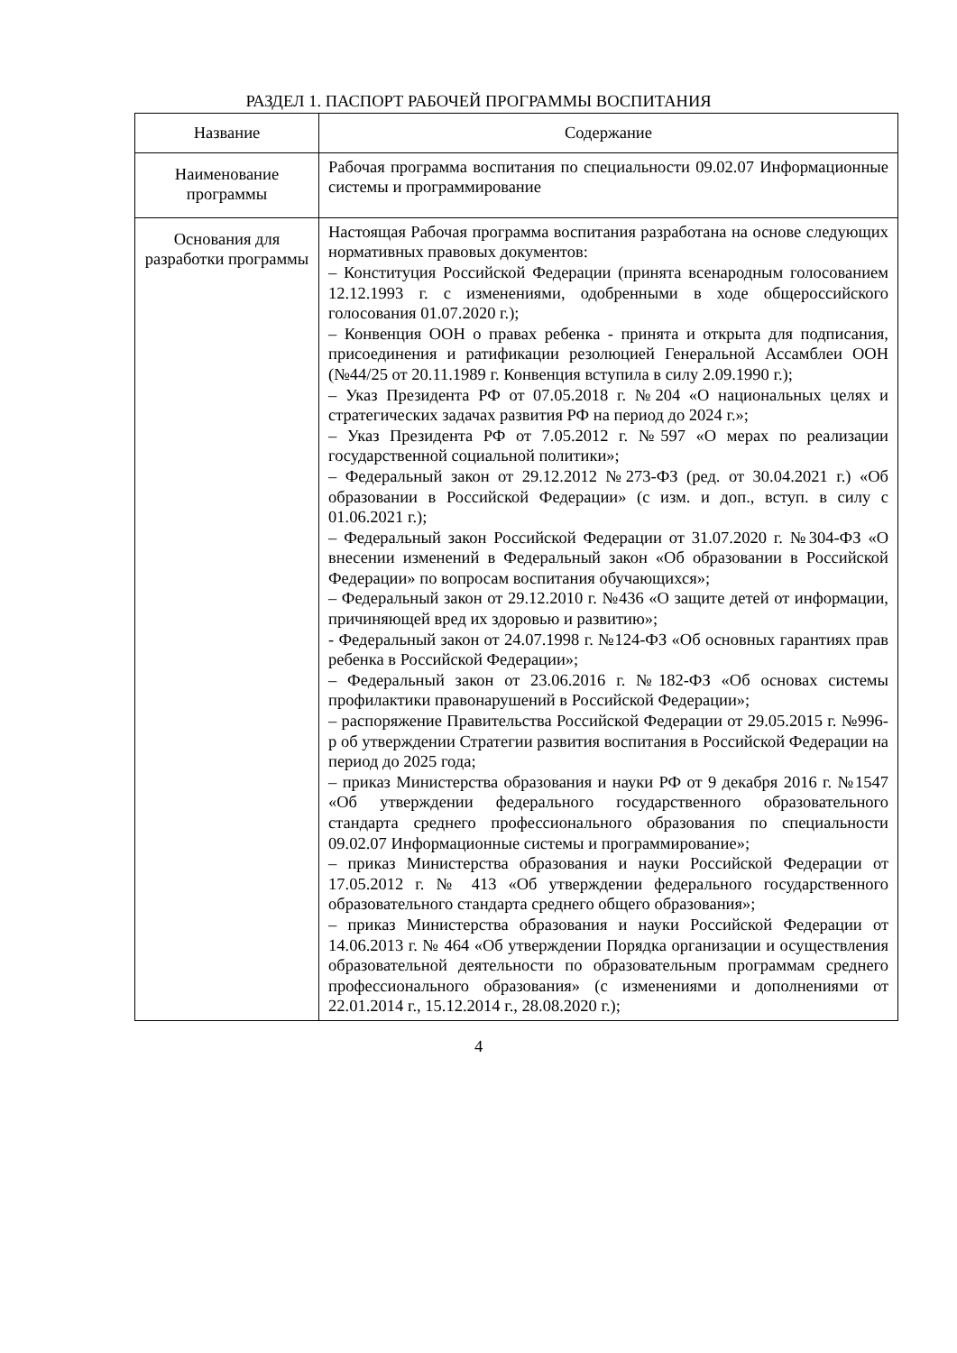РАЗДЕЛ 1. ПАСПОРТ РАБОЧЕЙ ПРОГРАММЫ ВОСПИТАНИЯ
| Название | Содержание |
| --- | --- |
| Наименование программы | Рабочая программа воспитания по специальности 09.02.07 Информационные системы и программирование |
| Основания для разработки программы | Настоящая Рабочая программа воспитания разработана на основе следующих нормативных правовых документов: – Конституция Российской Федерации (принята всенародным голосованием 12.12.1993 г. с изменениями, одобренными в ходе общероссийского голосования 01.07.2020 г.); – Конвенция ООН о правах ребенка - принята и открыта для подписания, присоединения и ратификации резолюцией Генеральной Ассамблеи ООН (№44/25 от 20.11.1989 г. Конвенция вступила в силу 2.09.1990 г.); – Указ Президента РФ от 07.05.2018 г. №204 «О национальных целях и стратегических задачах развития РФ на период до 2024 г.»; – Указ Президента РФ от 7.05.2012 г. №597 «О мерах по реализации государственной социальной политики»; – Федеральный закон от 29.12.2012 №273-ФЗ (ред. от 30.04.2021 г.) «Об образовании в Российской Федерации» (с изм. и доп., вступ. в силу с 01.06.2021 г.); – Федеральный закон Российской Федерации от 31.07.2020 г. №304-ФЗ «О внесении изменений в Федеральный закон «Об образовании в Российской Федерации» по вопросам воспитания обучающихся»; – Федеральный закон от 29.12.2010 г. №436 «О защите детей от информации, причиняющей вред их здоровью и развитию»; - Федеральный закон от 24.07.1998 г. №124-ФЗ «Об основных гарантиях прав ребенка в Российской Федерации»; – Федеральный закон от 23.06.2016 г. №182-ФЗ «Об основах системы профилактики правонарушений в Российской Федерации»; – распоряжение Правительства Российской Федерации от 29.05.2015 г. №996-р об утверждении Стратегии развития воспитания в Российской Федерации на период до 2025 года; – приказ Министерства образования и науки РФ от 9 декабря 2016 г. №1547 «Об утверждении федерального государственного образовательного стандарта среднего профессионального образования по специальности 09.02.07 Информационные системы и программирование»; – приказ Министерства образования и науки Российской Федерации от 17.05.2012 г. № 413 «Об утверждении федерального государственного образовательного стандарта среднего общего образования»; – приказ Министерства образования и науки Российской Федерации от 14.06.2013 г. № 464 «Об утверждении Порядка организации и осуществления образовательной деятельности по образовательным программам среднего профессионального образования» (с изменениями и дополнениями от 22.01.2014 г., 15.12.2014 г., 28.08.2020 г.); |
4